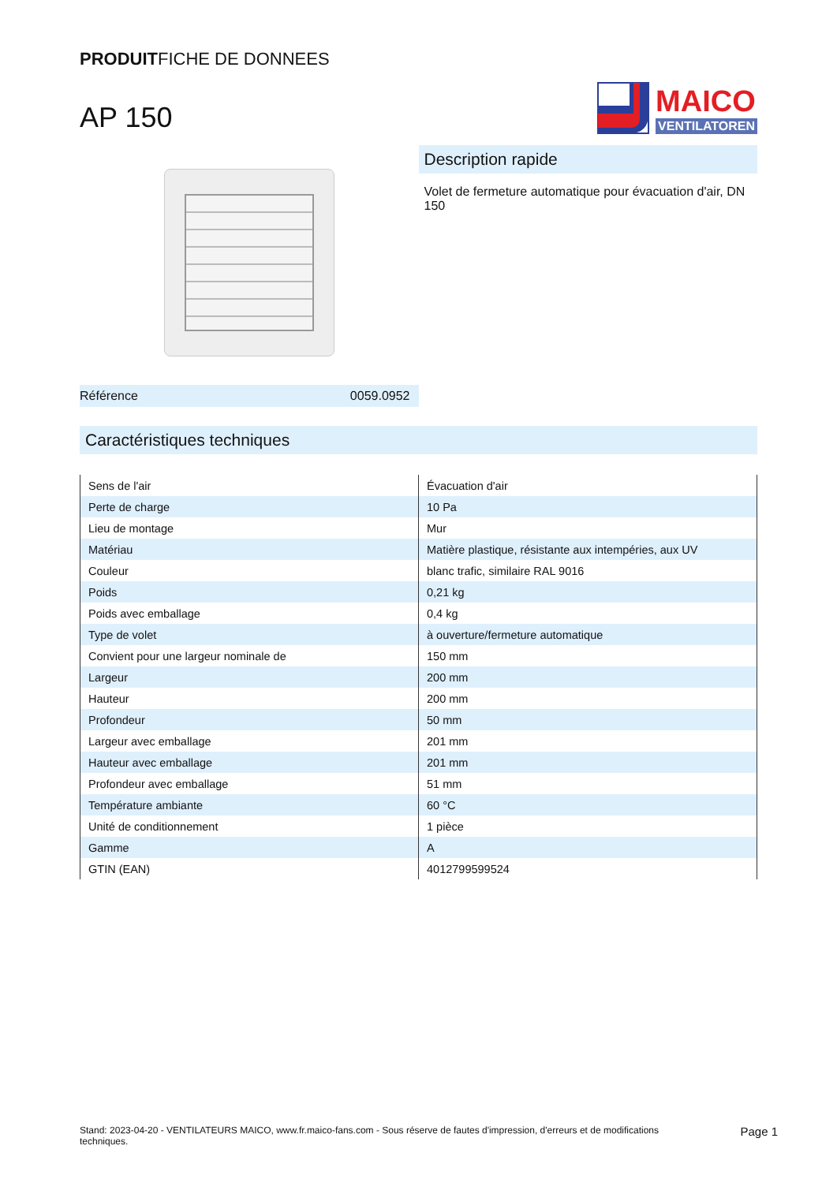PRODUITFICHE DE DONNEES
AP 150
MAICO
VENTILATOREN
Référence 0059.0952
Description rapide
Volet de fermeture automatique pour évacuation d'air, DN 150
Caractéristiques techniques
| Sens de l'air | Évacuation d'air |
| Perte de charge | 10 Pa |
| Lieu de montage | Mur |
| Matériau | Matière plastique, résistante aux intempéries, aux UV |
| Couleur | blanc trafic, similaire RAL 9016 |
| Poids | 0,21 kg |
| Poids avec emballage | 0,4 kg |
| Type de volet | à ouverture/fermeture automatique |
| Convient pour une largeur nominale de | 150 mm |
| Largeur | 200 mm |
| Hauteur | 200 mm |
| Profondeur | 50 mm |
| Largeur avec emballage | 201 mm |
| Hauteur avec emballage | 201 mm |
| Profondeur avec emballage | 51 mm |
| Température ambiante | 60 °C |
| Unité de conditionnement | 1 pièce |
| Gamme | A |
| GTIN (EAN) | 4012799599524 |
Stand: 2023-04-20 - VENTILATEURS MAICO, www.fr.maico-fans.com - Sous réserve de fautes d'impression, d'erreurs et de modifications techniques.
Page 1